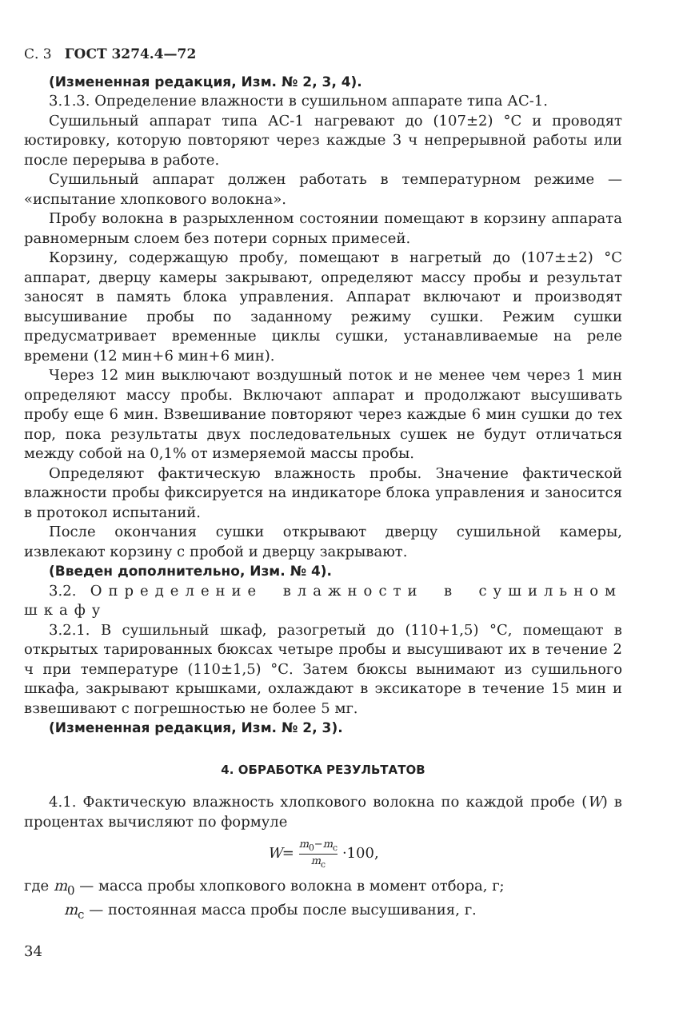С. 3 ГОСТ 3274.4—72
(Измененная редакция, Изм. № 2, 3, 4).
3.1.3. Определение влажности в сушильном аппарате типа АС-1.
Сушильный аппарат типа АС-1 нагревают до (107±2) °С и проводят юстировку, которую повторяют через каждые 3 ч непрерывной работы или после перерыва в работе.
Сушильный аппарат должен работать в температурном режиме — «испытание хлопкового волокна».
Пробу волокна в разрыхленном состоянии помещают в корзину аппарата равномерным слоем без потери сорных примесей.
Корзину, содержащую пробу, помещают в нагретый до (107±±2) °С аппарат, дверцу камеры закрывают, определяют массу пробы и результат заносят в память блока управления. Аппарат включают и производят высушивание пробы по заданному режиму сушки. Режим сушки предусматривает временные циклы сушки, устанавливаемые на реле времени (12 мин+6 мин+6 мин).
Через 12 мин выключают воздушный поток и не менее чем через 1 мин определяют массу пробы. Включают аппарат и продолжают высушивать пробу еще 6 мин. Взвешивание повторяют через каждые 6 мин сушки до тех пор, пока результаты двух последовательных сушек не будут отличаться между собой на 0,1% от измеряемой массы пробы.
Определяют фактическую влажность пробы. Значение фактической влажности пробы фиксируется на индикаторе блока управления и заносится в протокол испытаний.
После окончания сушки открывают дверцу сушильной камеры, извлекают корзину с пробой и дверцу закрывают.
(Введен дополнительно, Изм. № 4).
3.2. Определение влажности в сушильном шкафу
3.2.1. В сушильный шкаф, разогретый до (110+1,5) °С, помещают в открытых тарированных бюксах четыре пробы и высушивают их в течение 2 ч при температуре (110±1,5) °С. Затем бюксы вынимают из сушильного шкафа, закрывают крышками, охлаждают в эксикаторе в течение 15 мин и взвешивают с погрешностью не более 5 мг.
(Измененная редакция, Изм. № 2, 3).
4. ОБРАБОТКА РЕЗУЛЬТАТОВ
4.1. Фактическую влажность хлопкового волокна по каждой пробе (W) в процентах вычисляют по формуле
W= m<sub>0</sub>−m<sub>c</sub> m<sub>c</sub> ·100,
где m<sub>0</sub> — масса пробы хлопкового волокна в момент отбора, г;
m<sub>c</sub> — постоянная масса пробы после высушивания, г.
34